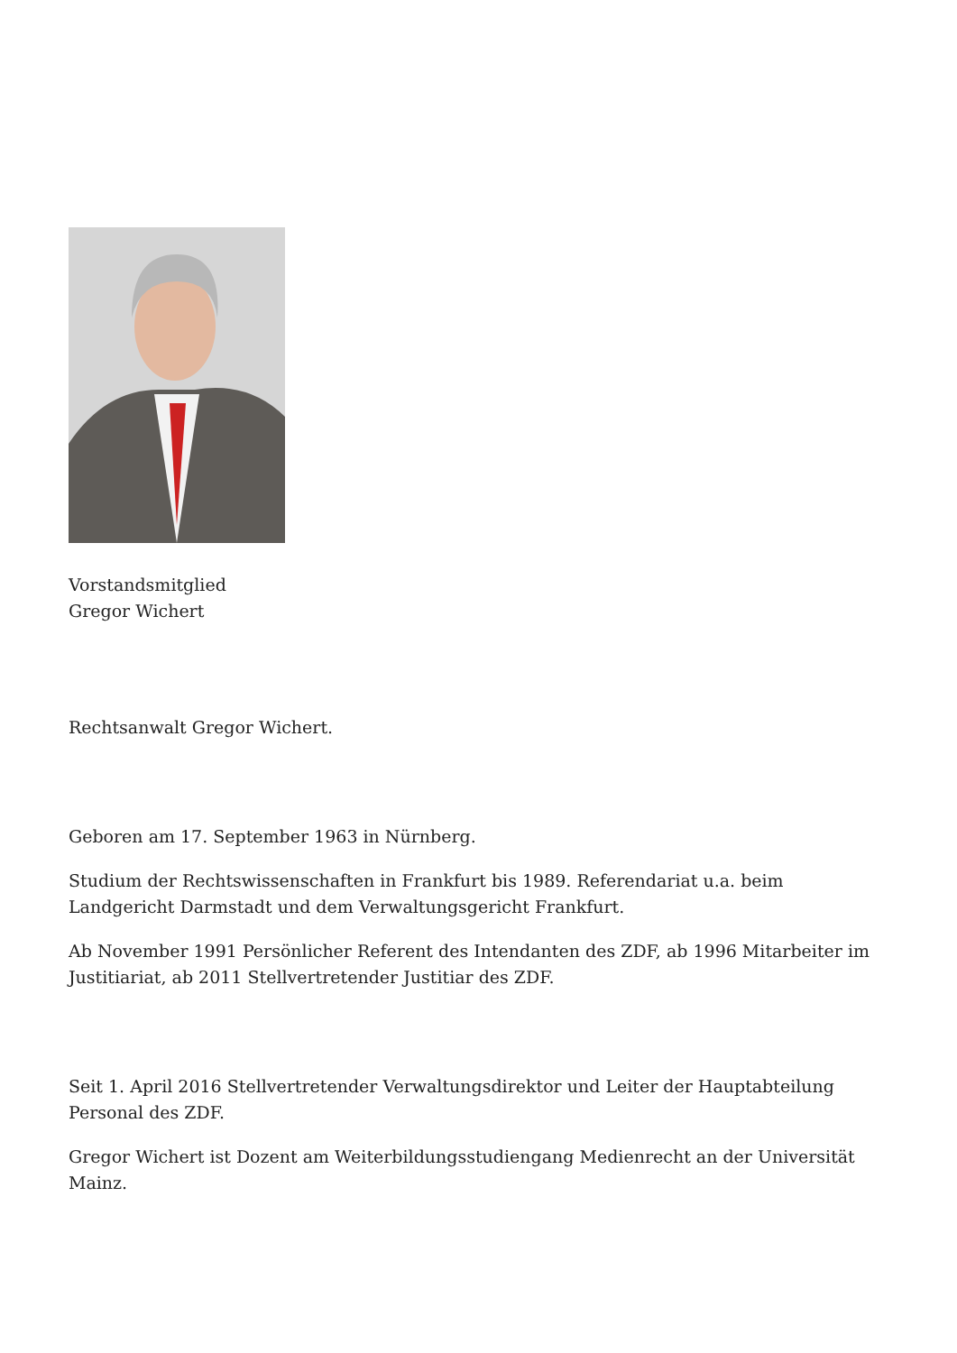Vorstandsmitglied
Gregor Wichert
Rechtsanwalt Gregor Wichert.
Geboren am 17. September 1963 in Nürnberg.
Studium der Rechtswissenschaften in Frankfurt bis 1989. Referendariat u.a. beim Landgericht Darmstadt und dem Verwaltungsgericht Frankfurt.
Ab November 1991 Persönlicher Referent des Intendanten des ZDF, ab 1996 Mitarbeiter im Justitiariat, ab 2011 Stellvertretender Justitiar des ZDF.
Seit 1. April 2016 Stellvertretender Verwaltungsdirektor und Leiter der Hauptabteilung Personal des ZDF.
Gregor Wichert ist Dozent am Weiterbildungsstudiengang Medienrecht an der Universität Mainz.